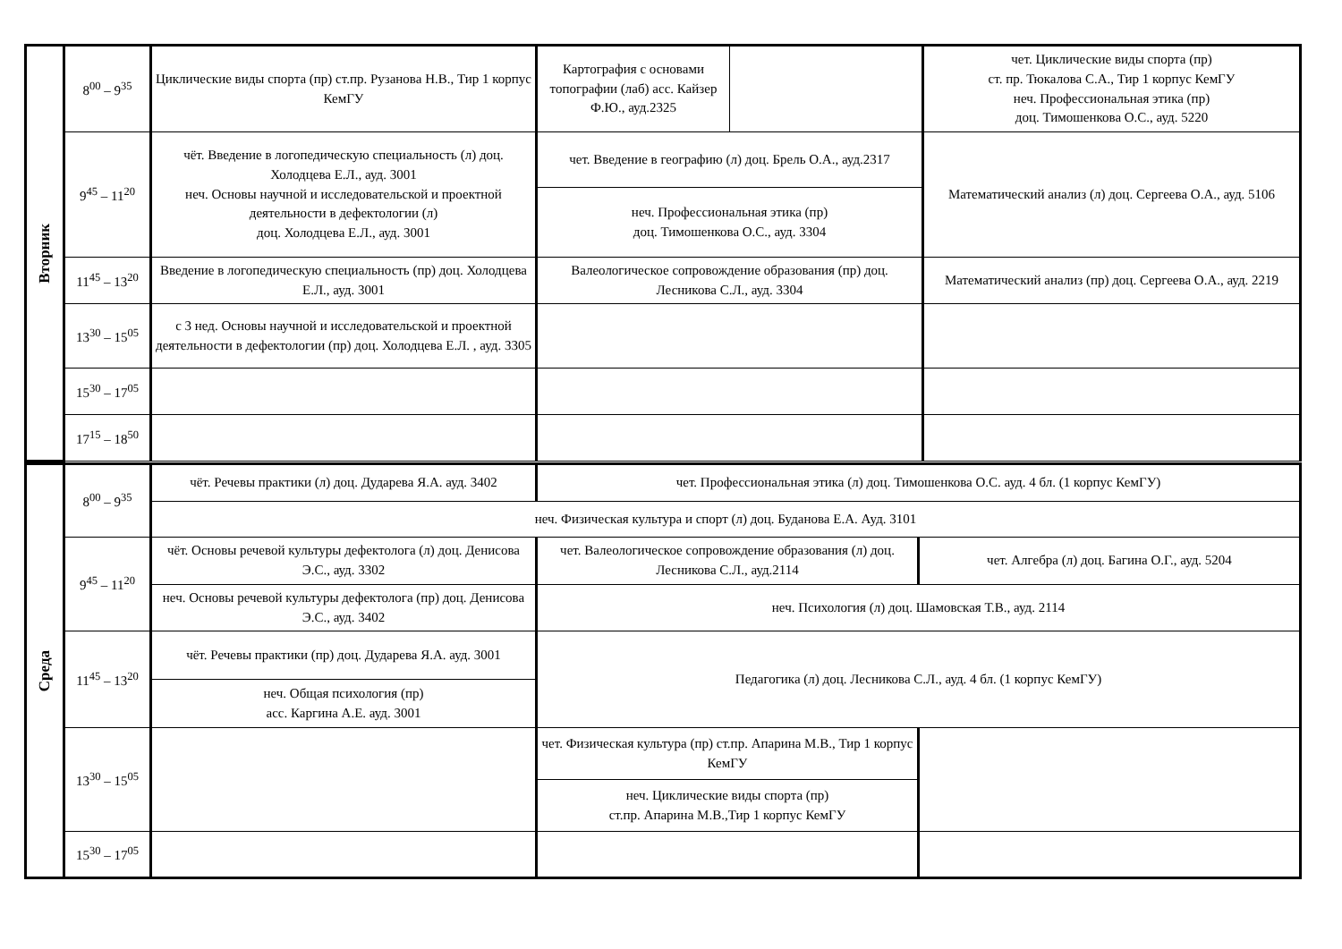| Вторник | 8<sup>00</sup> – 9<sup>35</sup> | Циклические виды спорта (пр) ст.пр. Рузанова Н.В., Тир 1 корпус КемГУ | Картография с основами топографии (лаб) асс. Кайзер Ф.Ю., ауд.2325 | | чет. Циклические виды спорта (пр) ст. пр. Тюкалова С.А., Тир 1 корпус КемГУ неч. Профессиональная этика (пр) доц. Тимошенкова О.С., ауд. 5220 |
| | 9<sup>45</sup> – 11<sup>20</sup> | чёт. Введение в логопедическую специальность (л) доц. Холодцева Е.Л., ауд. 3001 неч. Основы научной и исследовательской и проектной деятельности в дефектологии (л) доц. Холодцева Е.Л., ауд. 3001 | чет. Введение в географию (л) доц. Брель О.А., ауд.2317 | | Математический анализ (л) доц. Сергеева О.А., ауд. 5106 |
| | | | неч. Профессиональная этика (пр) доц. Тимошенкова О.С., ауд. 3304 | | |
| | 11<sup>45</sup> – 13<sup>20</sup> | Введение в логопедическую специальность (пр) доц. Холодцева Е.Л., ауд. 3001 | Валеологическое сопровождение образования (пр) доц. Лесникова С.Л., ауд. 3304 | | Математический анализ (пр) доц. Сергеева О.А., ауд. 2219 |
| | 13<sup>30</sup> – 15<sup>05</sup> | с 3 нед. Основы научной и исследовательской и проектной деятельности в дефектологии (пр) доц. Холодцева Е.Л. , ауд. 3305 | | | |
| | 15<sup>30</sup> – 17<sup>05</sup> | | | | |
| | 17<sup>15</sup> – 18<sup>50</sup> | | | | |
| Среда | 8<sup>00</sup> – 9<sup>35</sup> | чёт. Речевы практики (л) доц. Дударева Я.А. ауд. 3402 | чет. Профессиональная этика (л) доц. Тимошенкова О.С. ауд. 4 бл. (1 корпус КемГУ) | |
| | | неч. Физическая культура и спорт (л) доц. Буданова Е.А. Ауд. 3101 | | |
| | 9<sup>45</sup> – 11<sup>20</sup> | чёт. Основы речевой культуры дефектолога (л) доц. Денисова Э.С., ауд. 3302 | чет. Валеологическое сопровождение образования (л) доц. Лесникова С.Л., ауд.2114 | чет. Алгебра (л) доц. Багина О.Г., ауд. 5204 |
| | | неч. Основы речевой культуры дефектолога (пр) доц. Денисова Э.С., ауд. 3402 | неч. Психология (л) доц. Шамовская Т.В., ауд. 2114 | |
| | 11<sup>45</sup> – 13<sup>20</sup> | чёт. Речевы практики (пр) доц. Дударева Я.А. ауд. 3001 | Педагогика (л) доц. Лесникова С.Л., ауд. 4 бл. (1 корпус КемГУ) | |
| | | неч. Общая психология (пр) асс. Каргина А.Е. ауд. 3001 | | |
| | 13<sup>30</sup> – 15<sup>05</sup> | | чет. Физическая культура (пр) ст.пр. Апарина М.В., Тир 1 корпус КемГУ | |
| | | | неч. Циклические виды спорта (пр) ст.пр. Апарина М.В.,Тир 1 корпус КемГУ | |
| | 15<sup>30</sup> – 17<sup>05</sup> | | | |